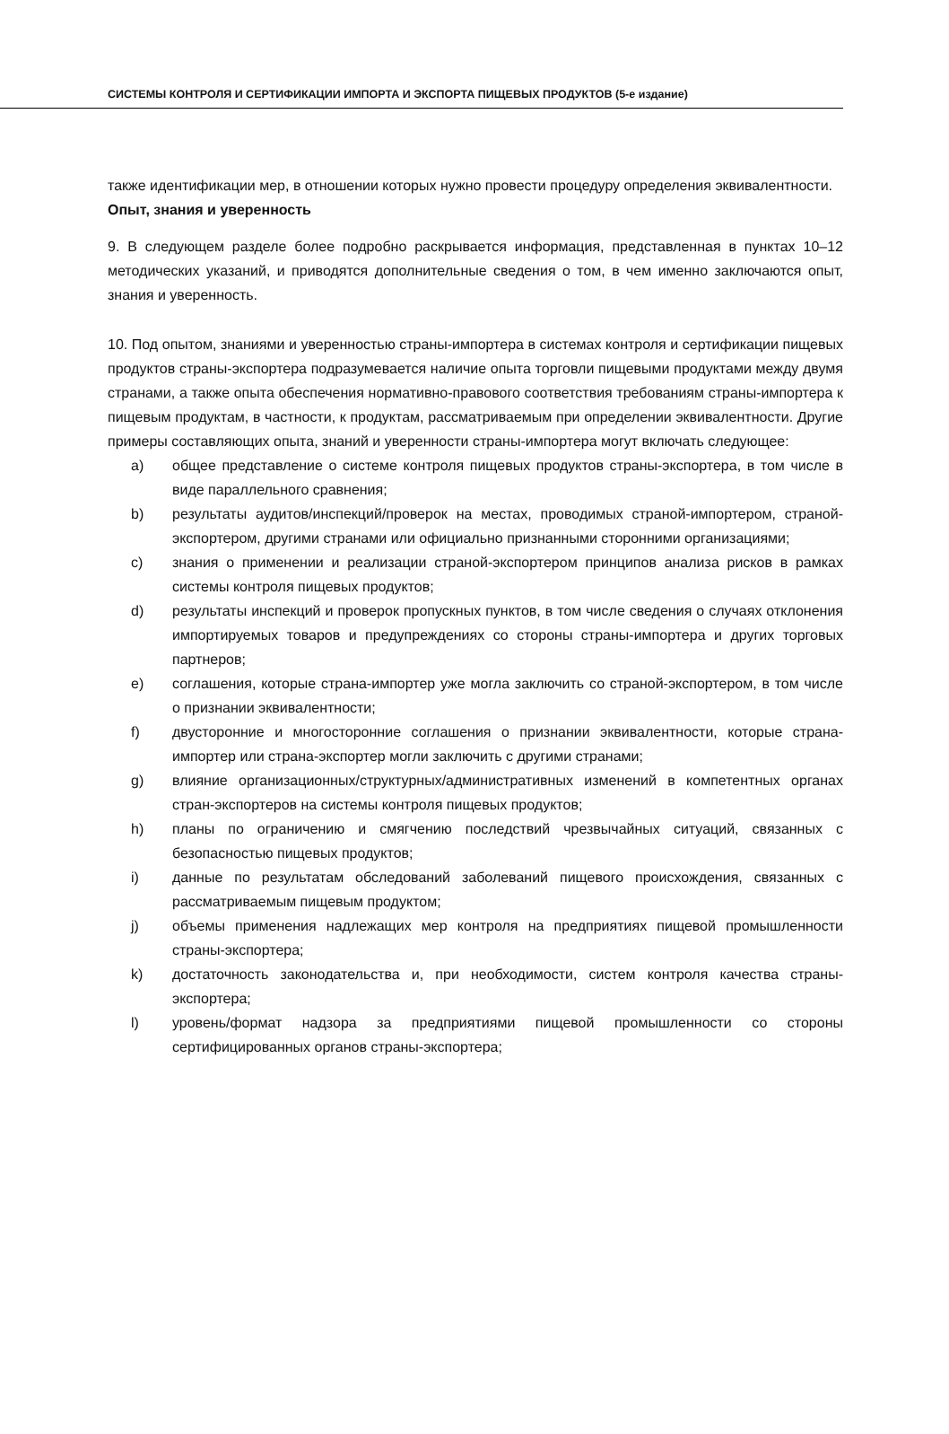СИСТЕМЫ КОНТРОЛЯ И СЕРТИФИКАЦИИ ИМПОРТА И ЭКСПОРТА ПИЩЕВЫХ ПРОДУКТОВ (5-е издание)
также идентификации мер, в отношении которых нужно провести процедуру определения эквивалентности.
Опыт, знания и уверенность
9. В следующем разделе более подробно раскрывается информация, представленная в пунктах 10–12 методических указаний, и приводятся дополнительные сведения о том, в чем именно заключаются опыт, знания и уверенность.
10. Под опытом, знаниями и уверенностью страны-импортера в системах контроля и сертификации пищевых продуктов страны-экспортера подразумевается наличие опыта торговли пищевыми продуктами между двумя странами, а также опыта обеспечения нормативно-правового соответствия требованиям страны-импортера к пищевым продуктам, в частности, к продуктам, рассматриваемым при определении эквивалентности. Другие примеры составляющих опыта, знаний и уверенности страны-импортера могут включать следующее:
a) общее представление о системе контроля пищевых продуктов страны-экспортера, в том числе в виде параллельного сравнения;
b) результаты аудитов/инспекций/проверок на местах, проводимых страной-импортером, страной-экспортером, другими странами или официально признанными сторонними организациями;
c) знания о применении и реализации страной-экспортером принципов анализа рисков в рамках системы контроля пищевых продуктов;
d) результаты инспекций и проверок пропускных пунктов, в том числе сведения о случаях отклонения импортируемых товаров и предупреждениях со стороны страны-импортера и других торговых партнеров;
e) соглашения, которые страна-импортер уже могла заключить со страной-экспортером, в том числе о признании эквивалентности;
f) двусторонние и многосторонние соглашения о признании эквивалентности, которые страна-импортер или страна-экспортер могли заключить с другими странами;
g) влияние организационных/структурных/административных изменений в компетентных органах стран-экспортеров на системы контроля пищевых продуктов;
h) планы по ограничению и смягчению последствий чрезвычайных ситуаций, связанных с безопасностью пищевых продуктов;
i) данные по результатам обследований заболеваний пищевого происхождения, связанных с рассматриваемым пищевым продуктом;
j) объемы применения надлежащих мер контроля на предприятиях пищевой промышленности страны-экспортера;
k) достаточность законодательства и, при необходимости, систем контроля качества страны-экспортера;
l) уровень/формат надзора за предприятиями пищевой промышленности со стороны сертифицированных органов страны-экспортера;